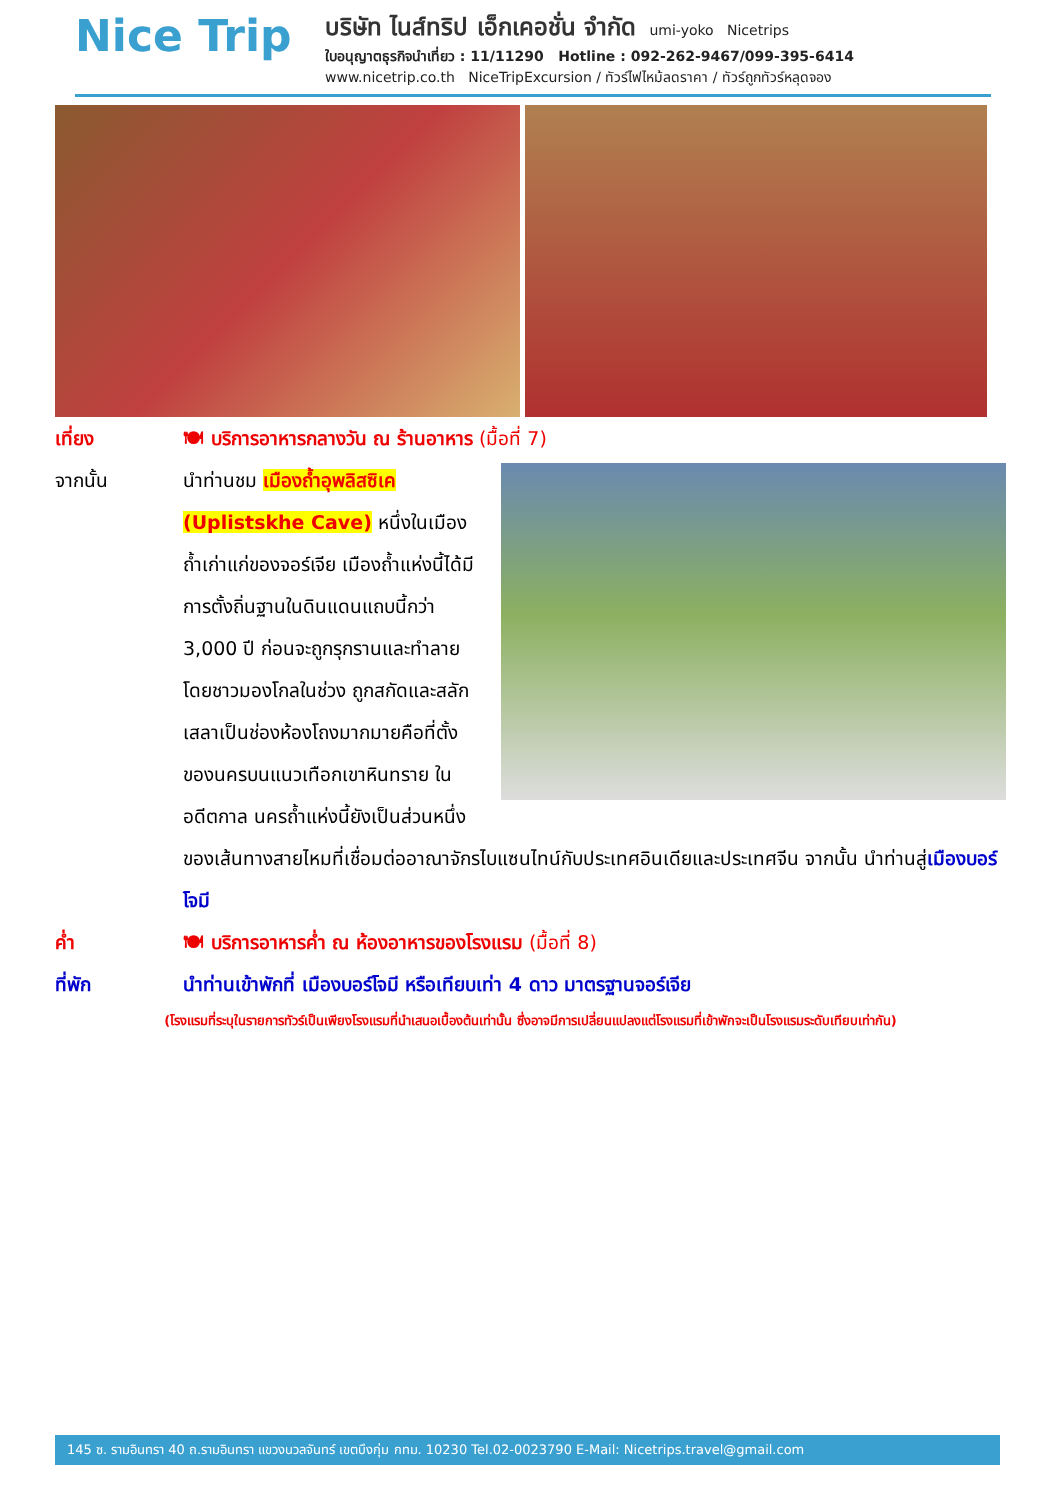Nice Trip
บริษัท ไนส์ทริป เอ็กเคอชั่น จำกัด umi-yoko Nicetrips
ใบอนุญาตธุรกิจนำเที่ยว : 11/11290 Hotline : 092-262-9467/099-395-6414
www.nicetrip.co.th NiceTripExcursion / ทัวร์ไฟไหม้ลดราคา / ทัวร์ถูกทัวร์หลุดจอง
เที่ยง 🍽 บริการอาหารกลางวัน ณ ร้านอาหาร (มื้อที่ 7)
จากนั้น นำท่านชม เมืองถ้ำอุพลิสซิเค (Uplistskhe Cave) หนึ่งในเมืองถ้ำเก่าแก่ของจอร์เจีย เมืองถ้ำแห่งนี้ได้มีการตั้งถิ่นฐานในดินแดนแถบนี้กว่า 3,000 ปี ก่อนจะถูกรุกรานและทำลายโดยชาวมองโกลในช่วง ถูกสกัดและสลักเสลาเป็นช่องห้องโถงมากมายคือที่ตั้งของนครบนแนวเทือกเขาหินทราย ในอดีตกาล นครถ้ำแห่งนี้ยังเป็นส่วนหนึ่งของเส้นทางสายไหมที่เชื่อมต่ออาณาจักรไบแซนไทน์กับประเทศอินเดียและประเทศจีน จากนั้น นำท่านสู่เมืองบอร์โจมี
ค่ำ 🍽 บริการอาหารค่ำ ณ ห้องอาหารของโรงแรม (มื้อที่ 8)
ที่พัก นำท่านเข้าพักที่ เมืองบอร์โจมี หรือเทียบเท่า 4 ดาว มาตรฐานจอร์เจีย
(โรงแรมที่ระบุในรายการทัวร์เป็นเพียงโรงแรมที่นำเสนอเบื้องต้นเท่านั้น ซึ่งอาจมีการเปลี่ยนแปลงแต่โรงแรมที่เข้าพักจะเป็นโรงแรมระดับเทียบเท่ากัน)
145 ซ. รามอินทรา 40 ถ.รามอินทรา แขวงนวลจันทร์ เขตบึงกุ่ม กทม. 10230 Tel.02-0023790 E-Mail: Nicetrips.travel@gmail.com